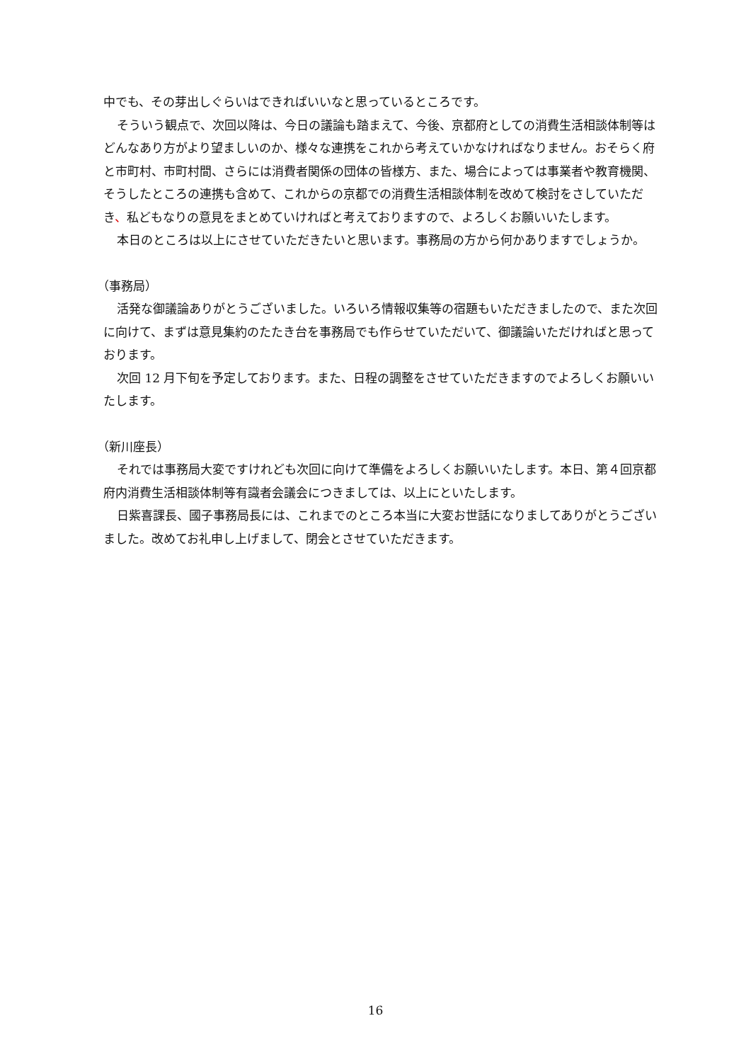中でも、その芽出しぐらいはできればいいなと思っているところです。
そういう観点で、次回以降は、今日の議論も踏まえて、今後、京都府としての消費生活相談体制等はどんなあり方がより望ましいのか、様々な連携をこれから考えていかなければなりません。おそらく府と市町村、市町村間、さらには消費者関係の団体の皆様方、また、場合によっては事業者や教育機関、そうしたところの連携も含めて、これからの京都での消費生活相談体制を改めて検討をさしていただき、私どもなりの意見をまとめていければと考えておりますので、よろしくお願いいたします。
本日のところは以上にさせていただきたいと思います。事務局の方から何かありますでしょうか。
（事務局）
活発な御議論ありがとうございました。いろいろ情報収集等の宿題もいただきましたので、また次回に向けて、まずは意見集約のたたき台を事務局でも作らせていただいて、御議論いただければと思っております。
次回 12 月下旬を予定しております。また、日程の調整をさせていただきますのでよろしくお願いいたします。
（新川座長）
それでは事務局大変ですけれども次回に向けて準備をよろしくお願いいたします。本日、第４回京都府内消費生活相談体制等有識者会議会につきましては、以上にといたします。
日紫喜課長、國子事務局長には、これまでのところ本当に大変お世話になりましてありがとうございました。改めてお礼申し上げまして、閉会とさせていただきます。
16